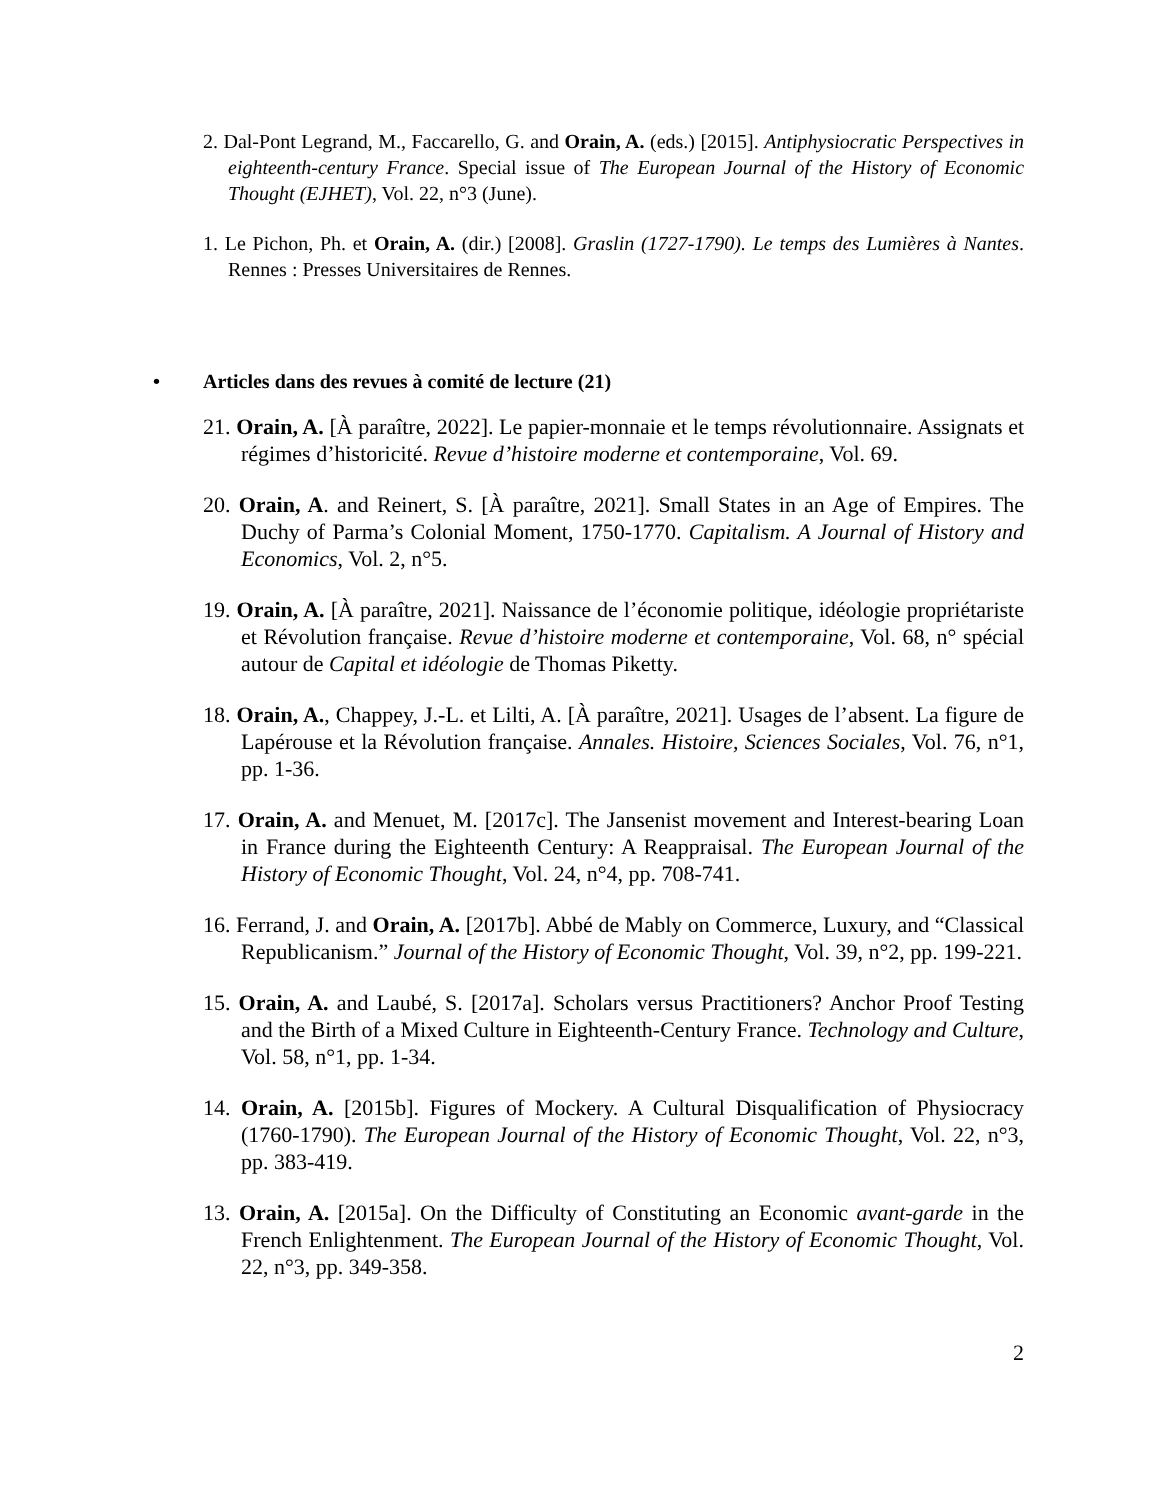2. Dal-Pont Legrand, M., Faccarello, G. and Orain, A. (eds.) [2015]. Antiphysiocratic Perspectives in eighteenth-century France. Special issue of The European Journal of the History of Economic Thought (EJHET), Vol. 22, n°3 (June).
1. Le Pichon, Ph. et Orain, A. (dir.) [2008]. Graslin (1727-1790). Le temps des Lumières à Nantes. Rennes : Presses Universitaires de Rennes.
• Articles dans des revues à comité de lecture (21)
21. Orain, A. [À paraître, 2022]. Le papier-monnaie et le temps révolutionnaire. Assignats et régimes d’historicité. Revue d’histoire moderne et contemporaine, Vol. 69.
20. Orain, A. and Reinert, S. [À paraître, 2021]. Small States in an Age of Empires. The Duchy of Parma’s Colonial Moment, 1750-1770. Capitalism. A Journal of History and Economics, Vol. 2, n°5.
19. Orain, A. [À paraître, 2021]. Naissance de l’économie politique, idéologie propriétariste et Révolution française. Revue d’histoire moderne et contemporaine, Vol. 68, n° spécial autour de Capital et idéologie de Thomas Piketty.
18. Orain, A., Chappey, J.-L. et Lilti, A. [À paraître, 2021]. Usages de l’absent. La figure de Lapérouse et la Révolution française. Annales. Histoire, Sciences Sociales, Vol. 76, n°1, pp. 1-36.
17. Orain, A. and Menuet, M. [2017c]. The Jansenist movement and Interest-bearing Loan in France during the Eighteenth Century: A Reappraisal. The European Journal of the History of Economic Thought, Vol. 24, n°4, pp. 708-741.
16. Ferrand, J. and Orain, A. [2017b]. Abbé de Mably on Commerce, Luxury, and “Classical Republicanism.” Journal of the History of Economic Thought, Vol. 39, n°2, pp. 199-221.
15. Orain, A. and Laubé, S. [2017a]. Scholars versus Practitioners? Anchor Proof Testing and the Birth of a Mixed Culture in Eighteenth-Century France. Technology and Culture, Vol. 58, n°1, pp. 1-34.
14. Orain, A. [2015b]. Figures of Mockery. A Cultural Disqualification of Physiocracy (1760-1790). The European Journal of the History of Economic Thought, Vol. 22, n°3, pp. 383-419.
13. Orain, A. [2015a]. On the Difficulty of Constituting an Economic avant-garde in the French Enlightenment. The European Journal of the History of Economic Thought, Vol. 22, n°3, pp. 349-358.
2